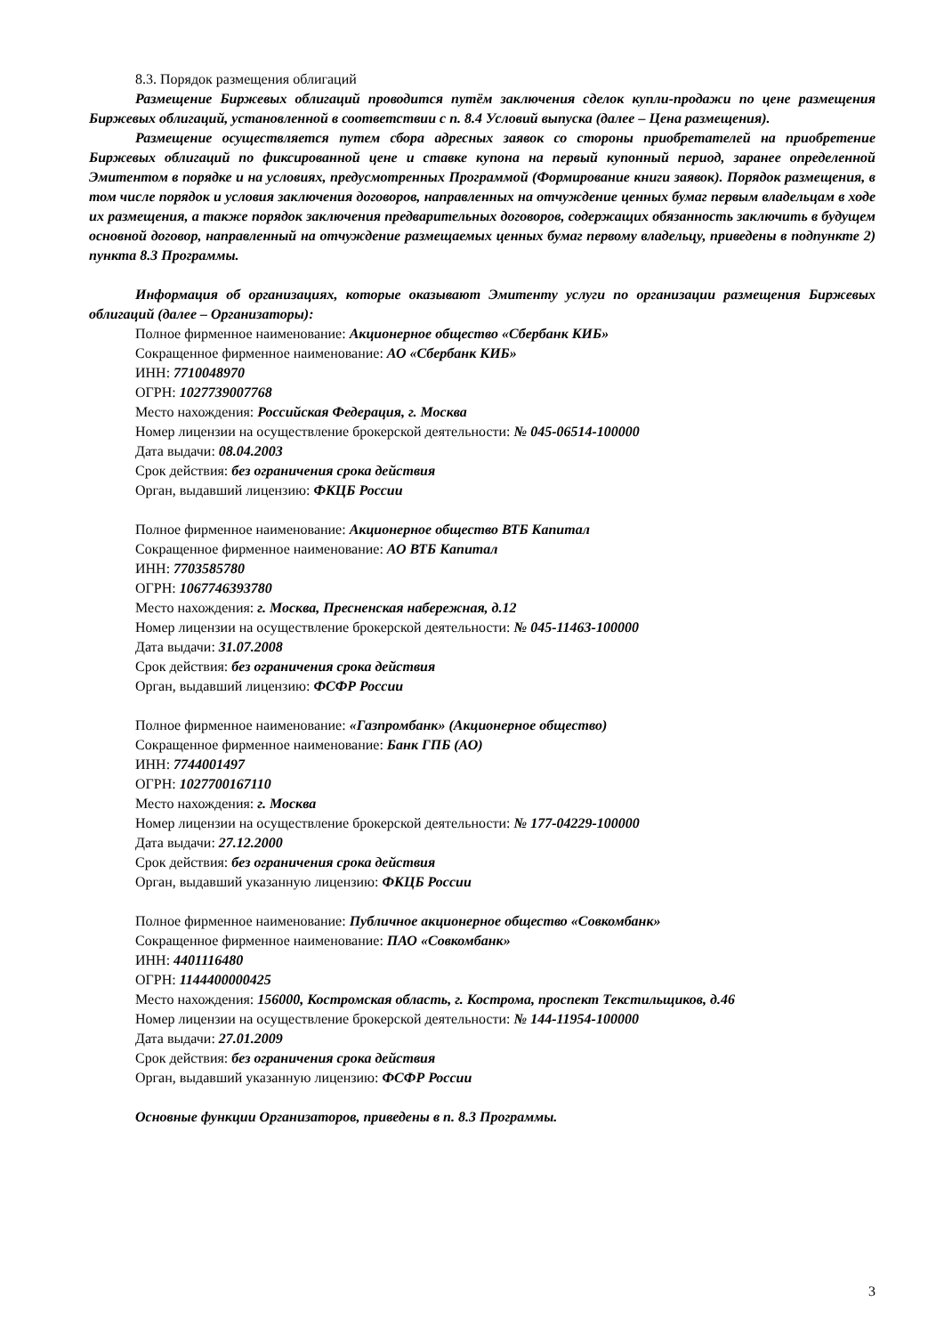8.3. Порядок размещения облигаций
Размещение Биржевых облигаций проводится путём заключения сделок купли-продажи по цене размещения Биржевых облигаций, установленной в соответствии с п. 8.4 Условий выпуска (далее – Цена размещения).
Размещение осуществляется путем сбора адресных заявок со стороны приобретателей на приобретение Биржевых облигаций по фиксированной цене и ставке купона на первый купонный период, заранее определенной Эмитентом в порядке и на условиях, предусмотренных Программой (Формирование книги заявок). Порядок размещения, в том числе порядок и условия заключения договоров, направленных на отчуждение ценных бумаг первым владельцам в ходе их размещения, а также порядок заключения предварительных договоров, содержащих обязанность заключить в будущем основной договор, направленный на отчуждение размещаемых ценных бумаг первому владельцу, приведены в подпункте 2) пункта 8.3 Программы.
Информация об организациях, которые оказывают Эмитенту услуги по организации размещения Биржевых облигаций (далее – Организаторы):
Полное фирменное наименование: Акционерное общество «Сбербанк КИБ»
Сокращенное фирменное наименование: АО «Сбербанк КИБ»
ИНН: 7710048970
ОГРН: 1027739007768
Место нахождения: Российская Федерация, г. Москва
Номер лицензии на осуществление брокерской деятельности: № 045-06514-100000
Дата выдачи: 08.04.2003
Срок действия: без ограничения срока действия
Орган, выдавший лицензию: ФКЦБ России
Полное фирменное наименование: Акционерное общество ВТБ Капитал
Сокращенное фирменное наименование: АО ВТБ Капитал
ИНН: 7703585780
ОГРН: 1067746393780
Место нахождения: г. Москва, Пресненская набережная, д.12
Номер лицензии на осуществление брокерской деятельности: № 045-11463-100000
Дата выдачи: 31.07.2008
Срок действия: без ограничения срока действия
Орган, выдавший лицензию: ФСФР России
Полное фирменное наименование: «Газпромбанк» (Акционерное общество)
Сокращенное фирменное наименование: Банк ГПБ (АО)
ИНН: 7744001497
ОГРН: 1027700167110
Место нахождения: г. Москва
Номер лицензии на осуществление брокерской деятельности: № 177-04229-100000
Дата выдачи: 27.12.2000
Срок действия: без ограничения срока действия
Орган, выдавший указанную лицензию: ФКЦБ России
Полное фирменное наименование: Публичное акционерное общество «Совкомбанк»
Сокращенное фирменное наименование: ПАО «Совкомбанк»
ИНН: 4401116480
ОГРН: 1144400000425
Место нахождения: 156000, Костромская область, г. Кострома, проспект Текстильщиков, д.46
Номер лицензии на осуществление брокерской деятельности: № 144-11954-100000
Дата выдачи: 27.01.2009
Срок действия: без ограничения срока действия
Орган, выдавший указанную лицензию: ФСФР России
Основные функции Организаторов, приведены в п. 8.3 Программы.
3